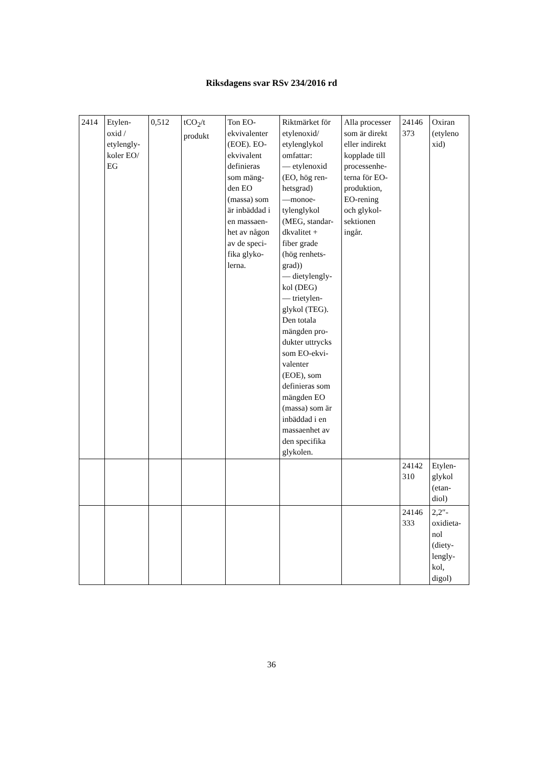Riksdagens svar RSv 234/2016 rd
| 2414 | Etylen- oxid / etylengly- koler EO/ EG | 0,512 | tCO<sub>2</sub>/t produkt | Ton EO- ekvivalenter (EOE). EO- ekvivalent definieras som mäng- den EO (massa) som är inbäddad i en massaen- het av någon av de speci- fika glyko- lerna. | Riktmärket för etylenoxid/ etylenglykol omfattar: — etylenoxid (EO, hög ren- hetsgrad) —monoe- tylenglykol (MEG, standar- dkvalitet + fiber grade (hög renhets- grad)) — dietylengly- kol (DEG) — trietylen- glykol (TEG). Den totala mängden pro- dukter uttrycks som EO-ekvi- valenter (EOE), som definieras som mängden EO (massa) som är inbäddad i en massaenhet av den specifika glykolen. | Alla processer som är direkt eller indirekt kopplade till processenhe- terna för EO- produktion, EO-rening och glykol- sektionen ingår. | 24146 373 | Oxiran (etyleno xid) |
| | | | | | | | 24142 310 | Etylen- glykol (etan- diol) |
| | | | | | | | 24146 333 | 2,2″- oxidieta- nol (diety- lengly- kol, digol) |
36